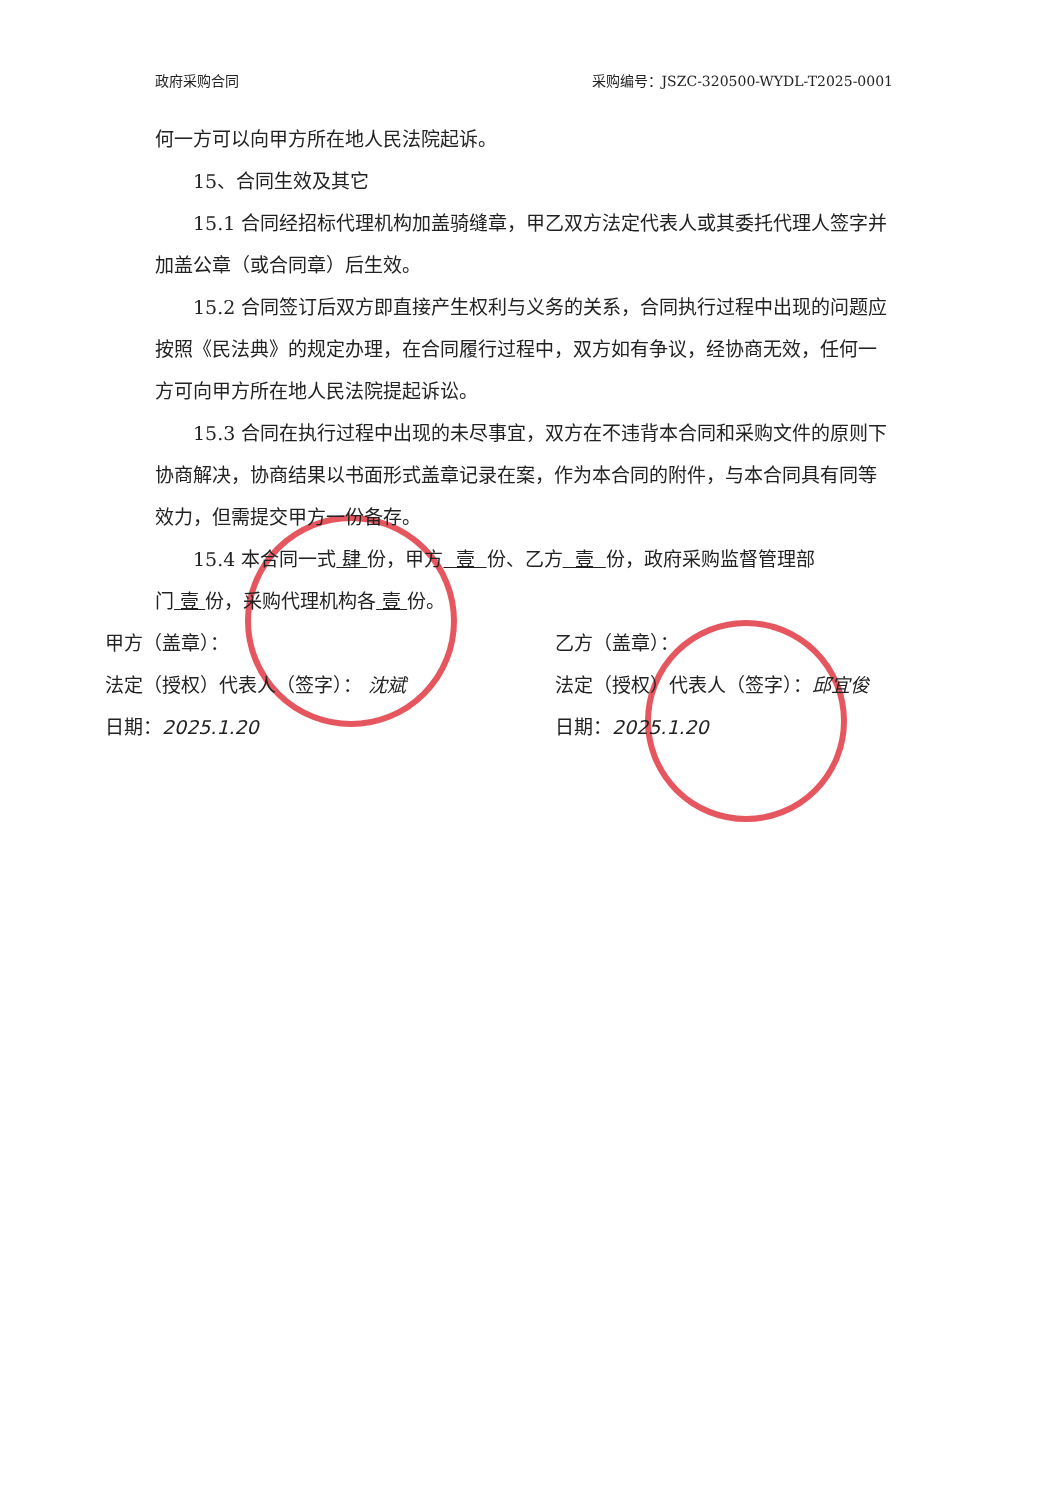政府采购合同 采购编号：JSZC-320500-WYDL-T2025-0001
何一方可以向甲方所在地人民法院起诉。
15、合同生效及其它
15.1 合同经招标代理机构加盖骑缝章，甲乙双方法定代表人或其委托代理人签字并加盖公章（或合同章）后生效。
15.2 合同签订后双方即直接产生权利与义务的关系，合同执行过程中出现的问题应按照《民法典》的规定办理，在合同履行过程中，双方如有争议，经协商无效，任何一方可向甲方所在地人民法院提起诉讼。
15.3 合同在执行过程中出现的未尽事宜，双方在不违背本合同和采购文件的原则下协商解决，协商结果以书面形式盖章记录在案，作为本合同的附件，与本合同具有同等效力，但需提交甲方一份备存。
15.4 本合同一式 肆 份，甲方 壹 份、乙方 壹 份，政府采购监督管理部门 壹 份，采购代理机构各 壹 份。
甲方（盖章）：
法定（授权）代表人（签字）： 沈斌
日期：2025.1.20
乙方（盖章）：
法定（授权）代表人（签字）：邱宜俊
日期：2025.1.20